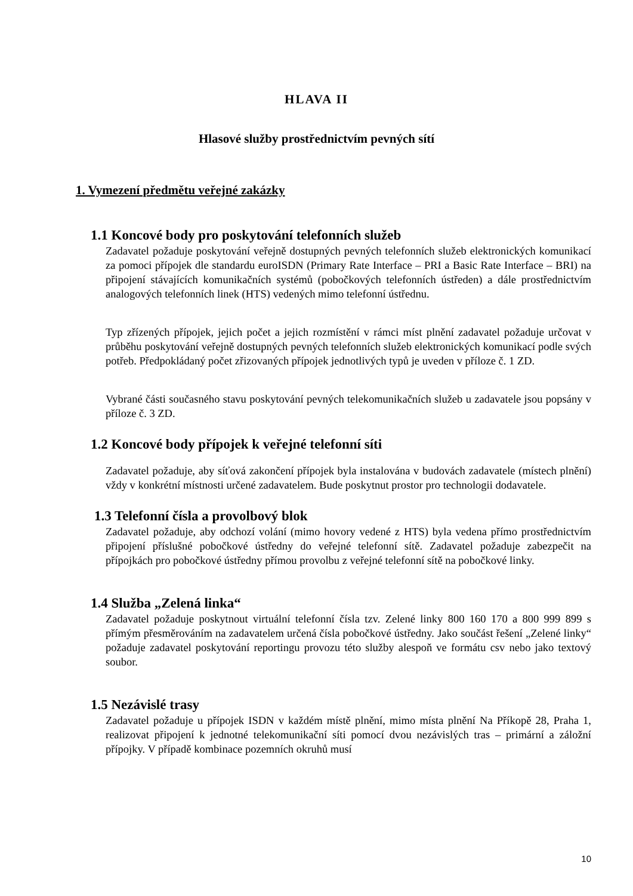HLAVA II
Hlasové služby prostřednictvím pevných sítí
1. Vymezení předmětu veřejné zakázky
1.1 Koncové body pro poskytování telefonních služeb
Zadavatel požaduje poskytování veřejně dostupných pevných telefonních služeb elektronických komunikací za pomoci přípojek dle standardu euroISDN (Primary Rate Interface – PRI a Basic Rate Interface – BRI) na připojení stávajících komunikačních systémů (pobočkových telefonních ústředen) a dále prostřednictvím analogových telefonních linek (HTS) vedených mimo telefonní ústřednu.
Typ zřízených přípojek, jejich počet a jejich rozmístění v rámci míst plnění zadavatel požaduje určovat v průběhu poskytování veřejně dostupných pevných telefonních služeb elektronických komunikací podle svých potřeb. Předpokládaný počet zřizovaných přípojek jednotlivých typů je uveden v příloze č. 1 ZD.
Vybrané části současného stavu poskytování pevných telekomunikačních služeb u zadavatele jsou popsány v příloze č. 3 ZD.
1.2 Koncové body přípojek k veřejné telefonní síti
Zadavatel požaduje, aby síťová zakončení přípojek byla instalována v budovách zadavatele (místech plnění) vždy v konkrétní místnosti určené zadavatelem. Bude poskytnut prostor pro technologii dodavatele.
1.3 Telefonní čísla a provolbový blok
Zadavatel požaduje, aby odchozí volání (mimo hovory vedené z HTS) byla vedena přímo prostřednictvím připojení příslušné pobočkové ústředny do veřejné telefonní sítě. Zadavatel požaduje zabezpečit na přípojkách pro pobočkové ústředny přímou provolbu z veřejné telefonní sítě na pobočkové linky.
1.4 Služba „Zelená linka“
Zadavatel požaduje poskytnout virtuální telefonní čísla tzv. Zelené linky 800 160 170 a 800 999 899 s přímým přesměrováním na zadavatelem určená čísla pobočkové ústředny. Jako součást řešení „Zelené linky“ požaduje zadavatel poskytování reportingu provozu této služby alespoň ve formátu csv nebo jako textový soubor.
1.5 Nezávislé trasy
Zadavatel požaduje u přípojek ISDN v každém místě plnění, mimo místa plnění Na Příkopě 28, Praha 1, realizovat připojení k jednotné telekomunikační síti pomocí dvou nezávislých tras – primární a záložní přípojky. V případě kombinace pozemních okruhů musí
10